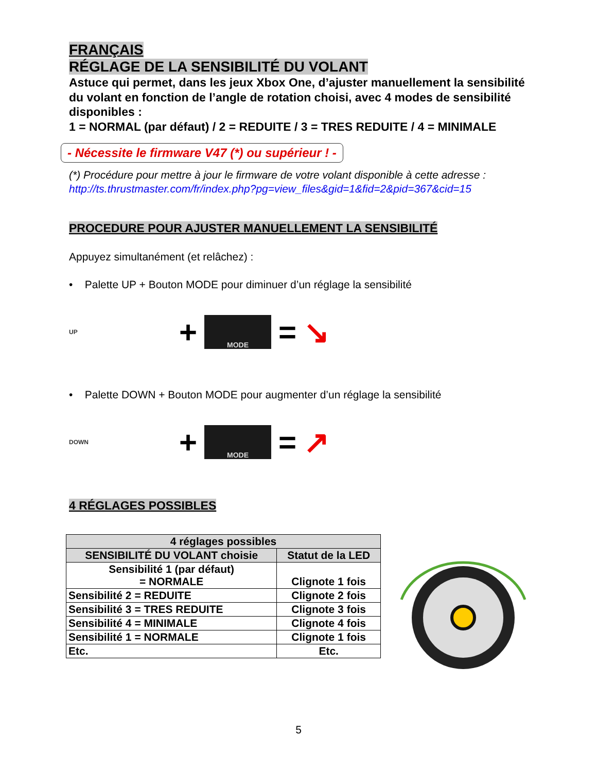FRANÇAIS
RÉGLAGE DE LA SENSIBILITÉ DU VOLANT
Astuce qui permet, dans les jeux Xbox One, d’ajuster manuellement la sensibilité du volant en fonction de l’angle de rotation choisi, avec 4 modes de sensibilité disponibles :
1 = NORMAL (par défaut) / 2 = REDUITE / 3 = TRES REDUITE / 4 = MINIMALE
- Nécessite le firmware V47 (*) ou supérieur ! -
(*) Procédure pour mettre à jour le firmware de votre volant disponible à cette adresse :
http://ts.thrustmaster.com/fr/index.php?pg=view_files&gid=1&fid=2&pid=367&cid=15
PROCEDURE POUR AJUSTER MANUELLEMENT LA SENSIBILITÉ
Appuyez simultanément (et relâchez) :
• Palette UP + Bouton MODE pour diminuer d’un réglage la sensibilité
UP
+
MODE
= ↘
• Palette DOWN + Bouton MODE pour augmenter d’un réglage la sensibilité
DOWN
+
MODE
= ↗
4 RÉGLAGES POSSIBLES
| 4 réglages possibles | |
| --- | --- |
| SENSIBILITÉ DU VOLANT choisie | Statut de la LED |
| Sensibilité 1 (par défaut) = NORMALE | Clignote 1 fois |
| Sensibilité 2 = REDUITE | Clignote 2 fois |
| Sensibilité 3 = TRES REDUITE | Clignote 3 fois |
| Sensibilité 4 = MINIMALE | Clignote 4 fois |
| Sensibilité 1 = NORMALE | Clignote 1 fois |
| Etc. | Etc. |
5